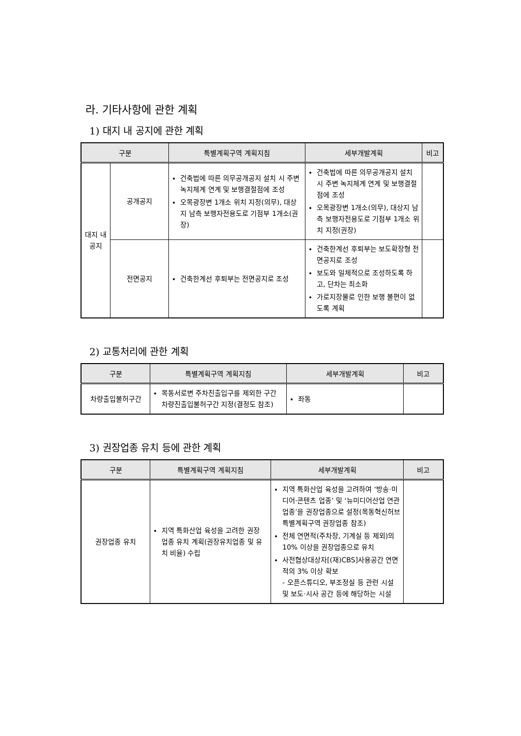라. 기타사항에 관한 계획
1) 대지 내 공지에 관한 계획
| 구분 | | 특별계획구역 계획지침 | 세부개발계획 | 비고 |
| --- | --- | --- | --- | --- |
| 대지 내 공지 | 공개공지 | 건축법에 따른 의무공개공지 설치 시 주변 녹지체계 연계 및 보행결절점에 조성 오목광장변 1개소 위치 지정(의무), 대상지 남측 보행자전용도로 기점부 1개소(권장) | 건축법에 따른 의무공개공지 설치 시 주변 녹지체계 연계 및 보행결절점에 조성 오목광장변 1개소(의무), 대상지 남측 보행자전용도로 기점부 1개소 위치 지정(권장) | |
| | 전면공지 | 건축한계선 후퇴부는 전면공지로 조성 | 건축한계선 후퇴부는 보도확장형 전면공지로 조성 보도와 일체적으로 조성하도록 하고, 단차는 최소화 가로지장물로 인한 보행 불편이 없도록 계획 | |
2) 교통처리에 관한 계획
| 구분 | 특별계획구역 계획지침 | 세부개발계획 | 비고 |
| --- | --- | --- | --- |
| 차량출입불허구간 | 목동서로변 주차진출입구를 제외한 구간 차량진출입불허구간 지정(결정도 참조) | 좌동 | |
3) 권장업종 유치 등에 관한 계획
| 구분 | 특별계획구역 계획지침 | 세부개발계획 | 비고 |
| --- | --- | --- | --- |
| 권장업종 유치 | 지역 특화산업 육성을 고려한 권장 업종 유치 계획(권장유치업종 및 유치 비율) 수립 | 지역 특화산업 육성을 고려하여 ‘방송·미디어·콘텐츠 업종’ 및 ‘뉴미디어산업 연관업종’을 권장업종으로 설정(목동혁신허브 특별계획구역 권장업종 참조) 전체 연면적(주차장, 기계실 등 제외)의 10% 이상을 권장업종으로 유치 사전협상대상자[(재)CBS]사용공간 연면적의 3% 이상 확보 - 오픈스튜디오, 부조정실 등 관련 시설 및 보도·시사 공간 등에 해당하는 시설 | |